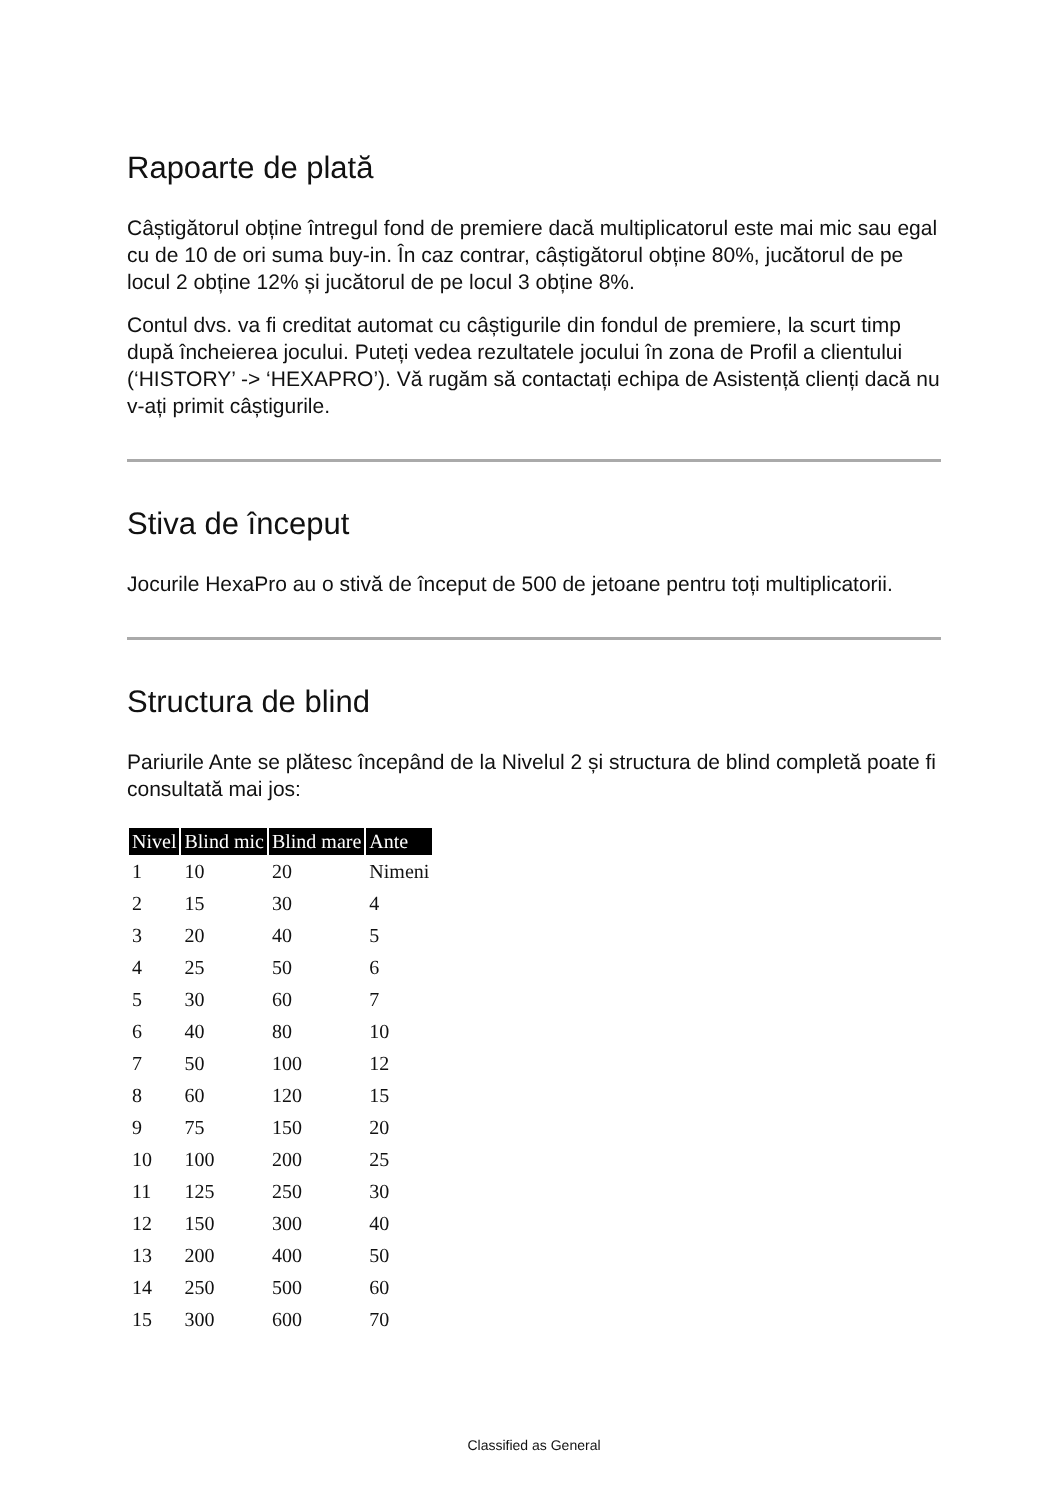Rapoarte de plată
Câștigătorul obține întregul fond de premiere dacă multiplicatorul este mai mic sau egal cu de 10 de ori suma buy-in. În caz contrar, câștigătorul obține 80%, jucătorul de pe locul 2 obține 12% și jucătorul de pe locul 3 obține 8%.
Contul dvs. va fi creditat automat cu câștigurile din fondul de premiere, la scurt timp după încheierea jocului. Puteți vedea rezultatele jocului în zona de Profil a clientului (‘HISTORY’ -> ‘HEXAPRO’). Vă rugăm să contactați echipa de Asistență clienți dacă nu v-ați primit câștigurile.
Stiva de început
Jocurile HexaPro au o stivă de început de 500 de jetoane pentru toți multiplicatorii.
Structura de blind
Pariurile Ante se plătesc începând de la Nivelul 2 și structura de blind completă poate fi consultată mai jos:
| Nivel | Blind mic | Blind mare | Ante |
| --- | --- | --- | --- |
| 1 | 10 | 20 | Nimeni |
| 2 | 15 | 30 | 4 |
| 3 | 20 | 40 | 5 |
| 4 | 25 | 50 | 6 |
| 5 | 30 | 60 | 7 |
| 6 | 40 | 80 | 10 |
| 7 | 50 | 100 | 12 |
| 8 | 60 | 120 | 15 |
| 9 | 75 | 150 | 20 |
| 10 | 100 | 200 | 25 |
| 11 | 125 | 250 | 30 |
| 12 | 150 | 300 | 40 |
| 13 | 200 | 400 | 50 |
| 14 | 250 | 500 | 60 |
| 15 | 300 | 600 | 70 |
Classified as General